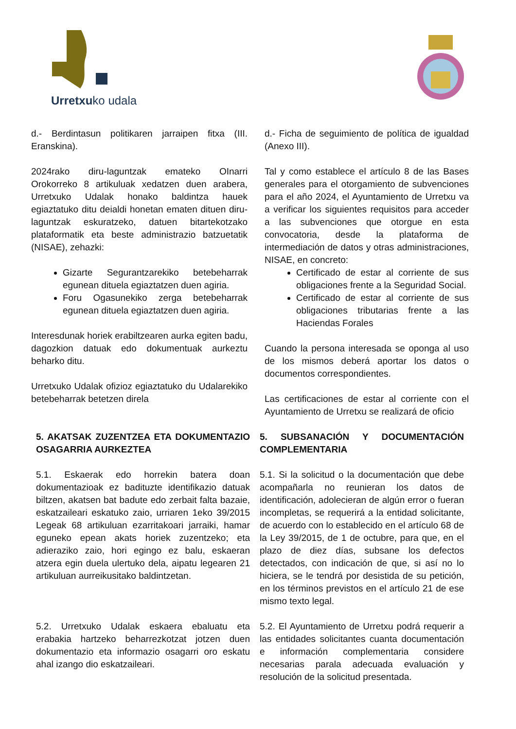Urretxuko udala
d.- Berdintasun politikaren jarraipen fitxa (III. Eranskina).
2024rako diru-laguntzak emateko OInarri Orokorreko 8 artikuluak xedatzen duen arabera, Urretxuko Udalak honako baldintza hauek egiaztatuko ditu deialdi honetan ematen dituen diru-laguntzak eskuratzeko, datuen bitartekotzako plataformatik eta beste administrazio batzuetatik (NISAE), zehazki:
Gizarte Segurantzarekiko betebeharrak egunean dituela egiaztatzen duen agiria.
Foru Ogasunekiko zerga betebeharrak egunean dituela egiaztatzen duen agiria.
Interesdunak horiek erabiltzearen aurka egiten badu, dagozkion datuak edo dokumentuak aurkeztu beharko ditu.
Urretxuko Udalak ofizioz egiaztatuko du Udalarekiko betebeharrak betetzen direla
d.- Ficha de seguimiento de política de igualdad (Anexo III).
Tal y como establece el artículo 8 de las Bases generales para el otorgamiento de subvenciones para el año 2024, el Ayuntamiento de Urretxu va a verificar los siguientes requisitos para acceder a las subvenciones que otorgue en esta convocatoria, desde la plataforma de intermediación de datos y otras administraciones, NISAE, en concreto:
Certificado de estar al corriente de sus obligaciones frente a la Seguridad Social.
Certificado de estar al corriente de sus obligaciones tributarias frente a las Haciendas Forales
Cuando la persona interesada se oponga al uso de los mismos deberá aportar los datos o documentos correspondientes.
Las certificaciones de estar al corriente con el Ayuntamiento de Urretxu se realizará de oficio
5. AKATSAK ZUZENTZEA ETA DOKUMENTAZIO OSAGARRIA AURKEZTEA
5.1. Eskaerak edo horrekin batera doan dokumentazioak ez badituzte identifikazio datuak biltzen, akatsen bat badute edo zerbait falta bazaie, eskatzaileari eskatuko zaio, urriaren 1eko 39/2015 Legeak 68 artikuluan ezarritakoari jarraiki, hamar eguneko epean akats horiek zuzentzeko; eta adieraziko zaio, hori egingo ez balu, eskaeran atzera egin duela ulertuko dela, aipatu legearen 21 artikuluan aurreikusitako baldintzetan.
5.2. Urretxuko Udalak eskaera ebaluatu eta erabakia hartzeko beharrezkotzat jotzen duen dokumentazio eta informazio osagarri oro eskatu ahal izango dio eskatzaileari.
5. SUBSANACIÓN Y DOCUMENTACIÓN COMPLEMENTARIA
5.1. Si la solicitud o la documentación que debe acompañarla no reunieran los datos de identificación, adolecieran de algún error o fueran incompletas, se requerirá a la entidad solicitante, de acuerdo con lo establecido en el artículo 68 de la Ley 39/2015, de 1 de octubre, para que, en el plazo de diez días, subsane los defectos detectados, con indicación de que, si así no lo hiciera, se le tendrá por desistida de su petición, en los términos previstos en el artículo 21 de ese mismo texto legal.
5.2. El Ayuntamiento de Urretxu podrá requerir a las entidades solicitantes cuanta documentación e información complementaria considere necesarias parala adecuada evaluación y resolución de la solicitud presentada.